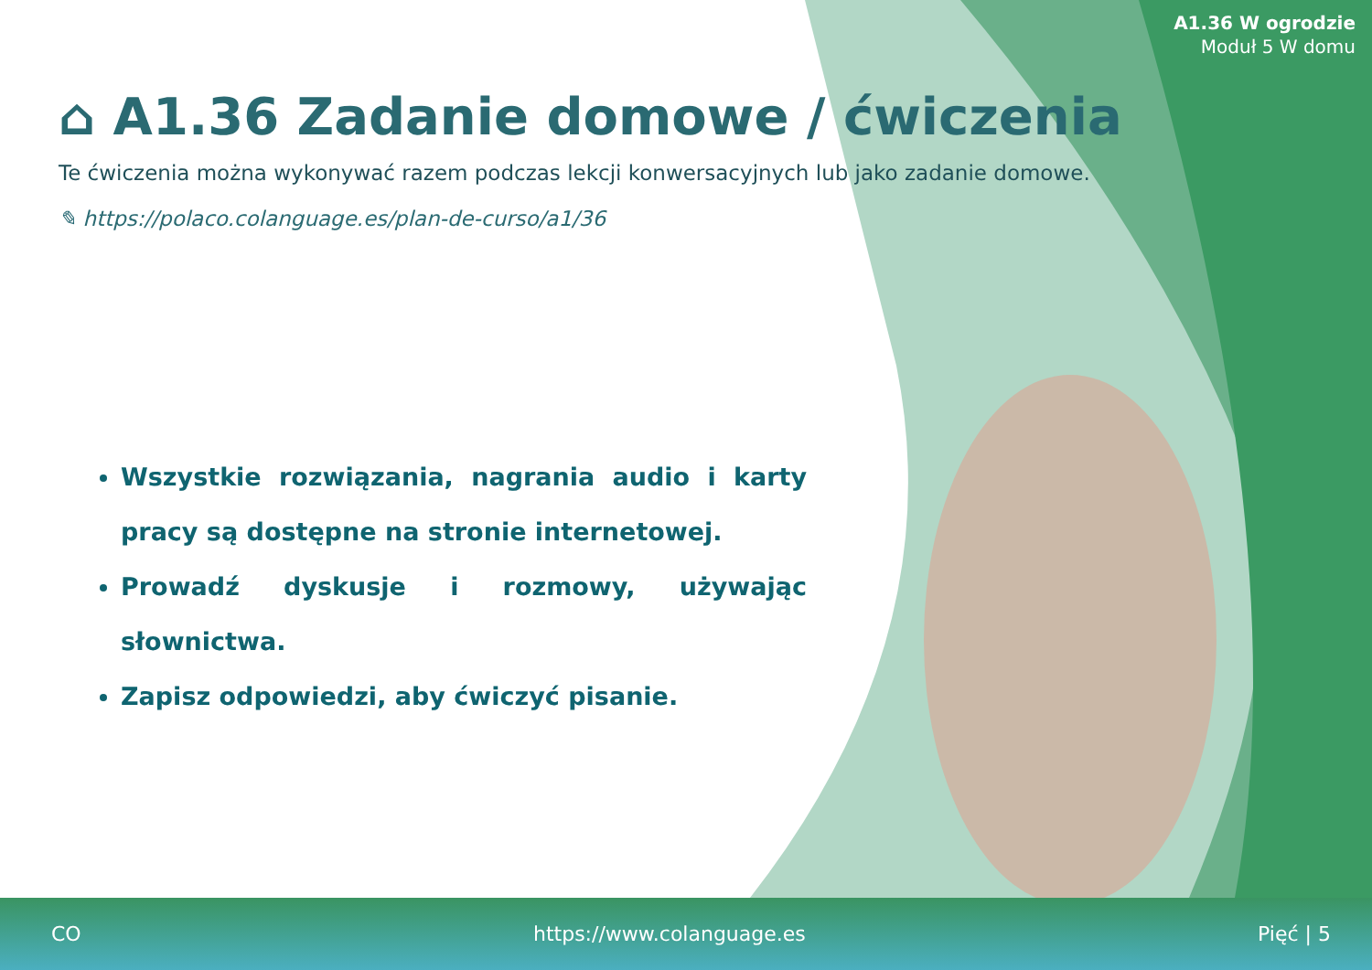A1.36 W ogrodzie
Moduł 5 W domu
⌂ A1.36 Zadanie domowe / ćwiczenia
Te ćwiczenia można wykonywać razem podczas lekcji konwersacyjnych lub jako zadanie domowe.
✎ https://polaco.colanguage.es/plan-de-curso/a1/36
Wszystkie rozwiązania, nagrania audio i karty pracy są dostępne na stronie internetowej.
Prowadź dyskusje i rozmowy, używając słownictwa.
Zapisz odpowiedzi, aby ćwiczyć pisanie.
CO https://www.colanguage.es Pięć | 5